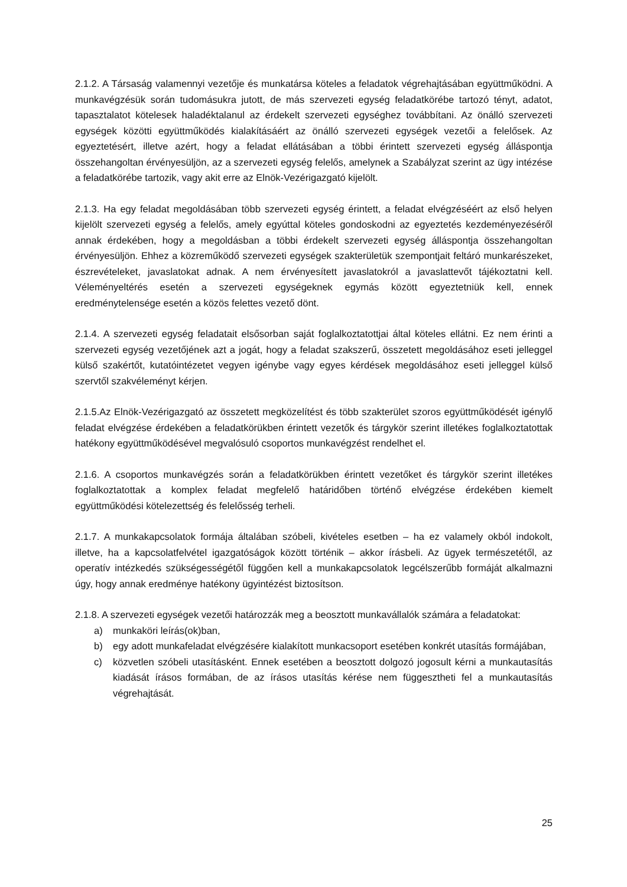2.1.2. A Társaság valamennyi vezetője és munkatársa köteles a feladatok végrehajtásában együttműködni. A munkavégzésük során tudomásukra jutott, de más szervezeti egység feladatkörébe tartozó tényt, adatot, tapasztalatot kötelesek haladéktalanul az érdekelt szervezeti egységhez továbbítani. Az önálló szervezeti egységek közötti együttműködés kialakításáért az önálló szervezeti egységek vezetői a felelősek. Az egyeztetésért, illetve azért, hogy a feladat ellátásában a többi érintett szervezeti egység álláspontja összehangoltan érvényesüljön, az a szervezeti egység felelős, amelynek a Szabályzat szerint az ügy intézése a feladatkörébe tartozik, vagy akit erre az Elnök-Vezérigazgató kijelölt.
2.1.3. Ha egy feladat megoldásában több szervezeti egység érintett, a feladat elvégzéséért az első helyen kijelölt szervezeti egység a felelős, amely egyúttal köteles gondoskodni az egyeztetés kezdeményezéséről annak érdekében, hogy a megoldásban a többi érdekelt szervezeti egység álláspontja összehangoltan érvényesüljön. Ehhez a közreműködő szervezeti egységek szakterületük szempontjait feltáró munkarészeket, észrevételeket, javaslatokat adnak. A nem érvényesített javaslatokról a javaslattevőt tájékoztatni kell. Véleményeltérés esetén a szervezeti egységeknek egymás között egyeztetniük kell, ennek eredménytelensége esetén a közös felettes vezető dönt.
2.1.4. A szervezeti egység feladatait elsősorban saját foglalkoztatottjai által köteles ellátni. Ez nem érinti a szervezeti egység vezetőjének azt a jogát, hogy a feladat szakszerű, összetett megoldásához eseti jelleggel külső szakértőt, kutatóintézetet vegyen igénybe vagy egyes kérdések megoldásához eseti jelleggel külső szervtől szakvéleményt kérjen.
2.1.5.Az Elnök-Vezérigazgató az összetett megközelítést és több szakterület szoros együttműködését igénylő feladat elvégzése érdekében a feladatkörükben érintett vezetők és tárgykör szerint illetékes foglalkoztatottak hatékony együttműködésével megvalósuló csoportos munkavégzést rendelhet el.
2.1.6. A csoportos munkavégzés során a feladatkörükben érintett vezetőket és tárgykör szerint illetékes foglalkoztatottak a komplex feladat megfelelő határidőben történő elvégzése érdekében kiemelt együttműködési kötelezettség és felelősség terheli.
2.1.7. A munkakapcsolatok formája általában szóbeli, kivételes esetben – ha ez valamely okból indokolt, illetve, ha a kapcsolatfelvétel igazgatóságok között történik – akkor írásbeli. Az ügyek természetétől, az operatív intézkedés szükségességétől függően kell a munkakapcsolatok legcélszerűbb formáját alkalmazni úgy, hogy annak eredménye hatékony ügyintézést biztosítson.
2.1.8. A szervezeti egységek vezetői határozzák meg a beosztott munkavállalók számára a feladatokat:
a) munkaköri leírás(ok)ban,
b) egy adott munkafeladat elvégzésére kialakított munkacsoport esetében konkrét utasítás formájában,
c) közvetlen szóbeli utasításként. Ennek esetében a beosztott dolgozó jogosult kérni a munkautasítás kiadását írásos formában, de az írásos utasítás kérése nem függesztheti fel a munkautasítás végrehajtását.
25